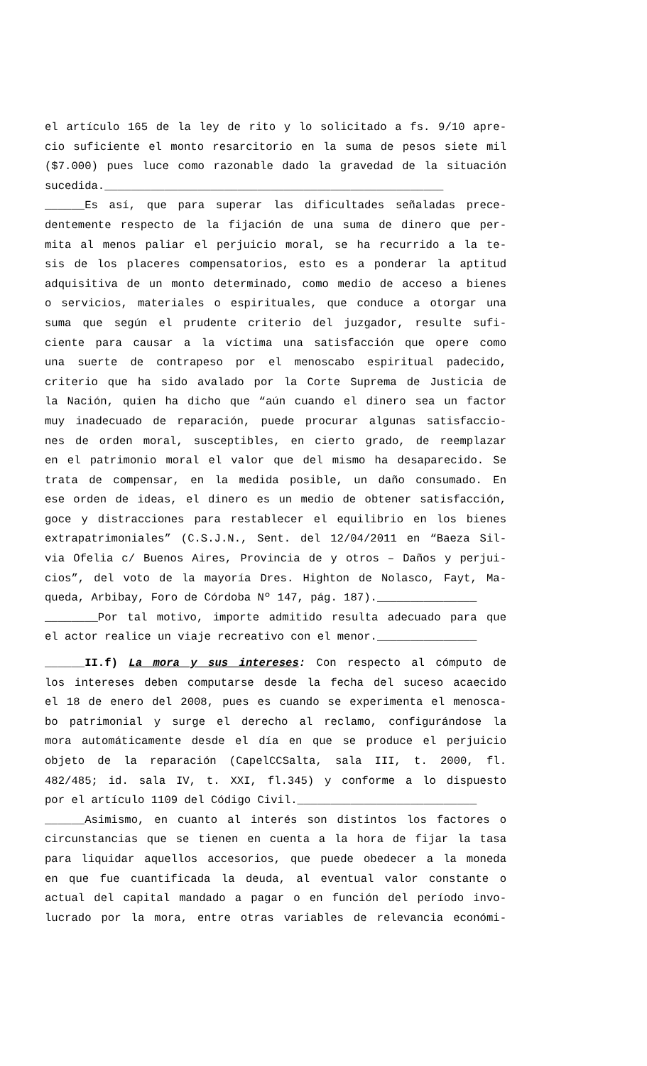el artículo 165 de la ley de rito y lo solicitado a fs. 9/10 apre-
cio suficiente el monto resarcitorio en la suma de pesos siete mil
($7.000) pues luce como razonable dado la gravedad de la situación
sucedida.___________________________________________________
______Es así, que para superar las dificultades señaladas prece-
dentemente respecto de la fijación de una suma de dinero que per-
mita al menos paliar el perjuicio moral, se ha recurrido a la te-
sis de los placeres compensatorios, esto es a ponderar la aptitud
adquisitiva de un monto determinado, como medio de acceso a bienes
o servicios, materiales o espirituales, que conduce a otorgar una
suma que según el prudente criterio del juzgador, resulte sufi-
ciente para causar a la víctima una satisfacción que opere como
una suerte de contrapeso por el menoscabo espiritual padecido,
criterio que ha sido avalado por la Corte Suprema de Justicia de
la Nación, quien ha dicho que “aún cuando el dinero sea un factor
muy inadecuado de reparación, puede procurar algunas satisfaccio-
nes de orden moral, susceptibles, en cierto grado, de reemplazar
en el patrimonio moral el valor que del mismo ha desaparecido. Se
trata de compensar, en la medida posible, un daño consumado. En
ese orden de ideas, el dinero es un medio de obtener satisfacción,
goce y distracciones para restablecer el equilibrio en los bienes
extrapatrimoniales” (C.S.J.N., Sent. del 12/04/2011 en “Baeza Sil-
via Ofelia c/ Buenos Aires, Provincia de y otros – Daños y perjui-
cios”, del voto de la mayoría Dres. Highton de Nolasco, Fayt, Ma-
queda, Arbibay, Foro de Córdoba Nº 147, pág. 187)._______________
________Por tal motivo, importe admitido resulta adecuado para que
el actor realice un viaje recreativo con el menor._______________
______II.f) La mora y sus intereses: Con respecto al cómputo de
los intereses deben computarse desde la fecha del suceso acaecido
el 18 de enero del 2008, pues es cuando se experimenta el menosca-
bo patrimonial y surge el derecho al reclamo, configurándose la
mora automáticamente desde el día en que se produce el perjuicio
objeto de la reparación (CapelCCSalta, sala III, t. 2000, fl.
482/485; id. sala IV, t. XXI, fl.345) y conforme a lo dispuesto
por el artículo 1109 del Código Civil.___________________________
______Asimismo, en cuanto al interés son distintos los factores o
circunstancias que se tienen en cuenta a la hora de fijar la tasa
para liquidar aquellos accesorios, que puede obedecer a la moneda
en que fue cuantificada la deuda, al eventual valor constante o
actual del capital mandado a pagar o en función del período invo-
lucrado por la mora, entre otras variables de relevancia económi-